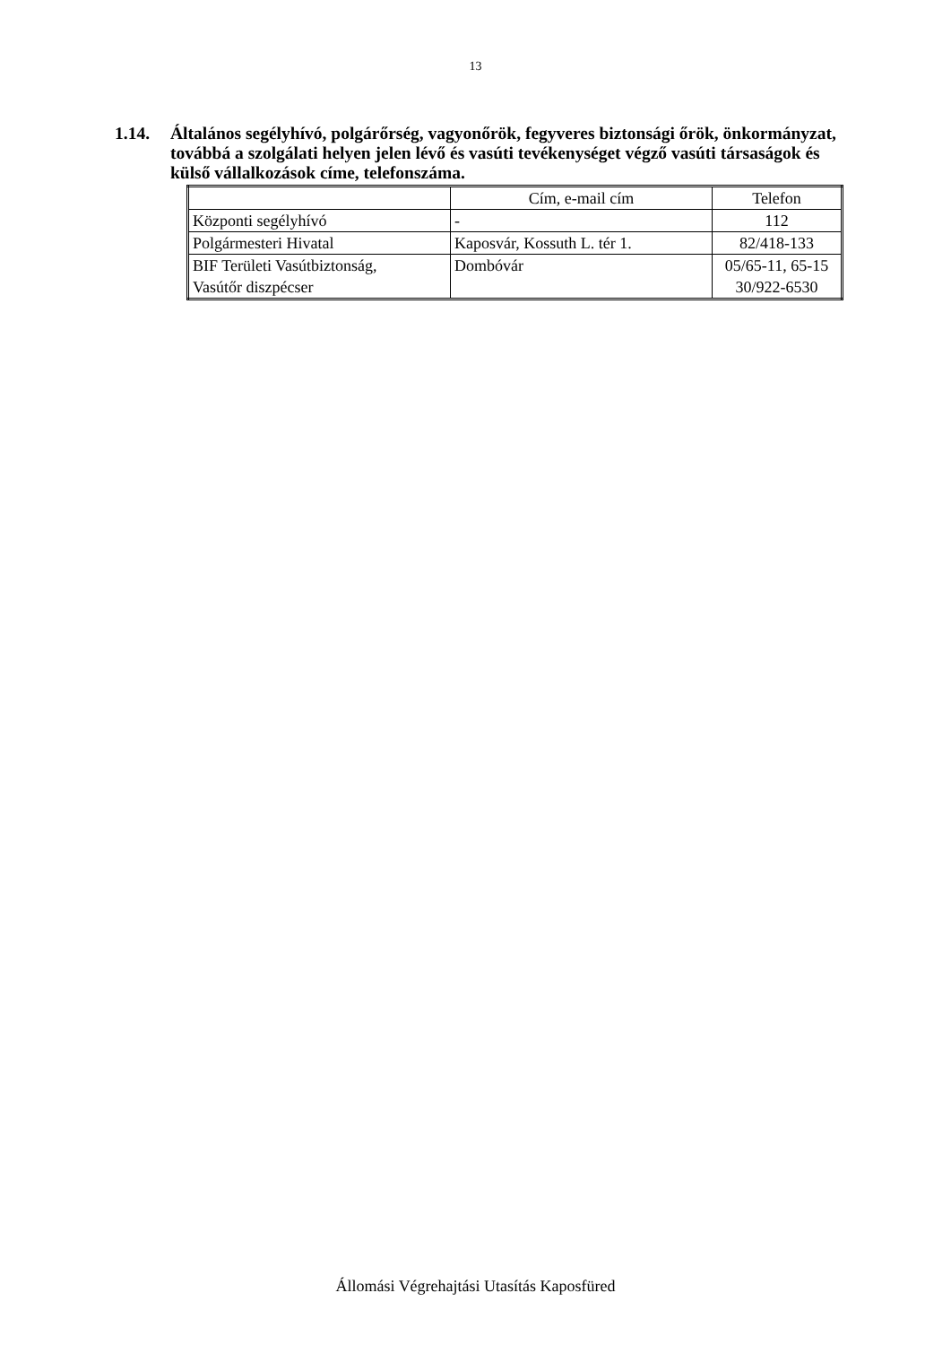13
1.14. Általános segélyhívó, polgárőrség, vagyonőrök, fegyveres biztonsági őrök, önkormányzat, továbbá a szolgálati helyen jelen lévő és vasúti tevékenységet végző vasúti társaságok és külső vállalkozások címe, telefonszáma.
| | Cím, e-mail cím | Telefon |
| --- | --- | --- |
| Központi segélyhívó | - | 112 |
| Polgármesteri Hivatal | Kaposvár, Kossuth L. tér 1. | 82/418-133 |
| BIF Területi Vasútbiztonság, Vasútőr diszpécser | Dombóvár | 05/65-11, 65-15 30/922-6530 |
Állomási Végrehajtási Utasítás Kaposfüred